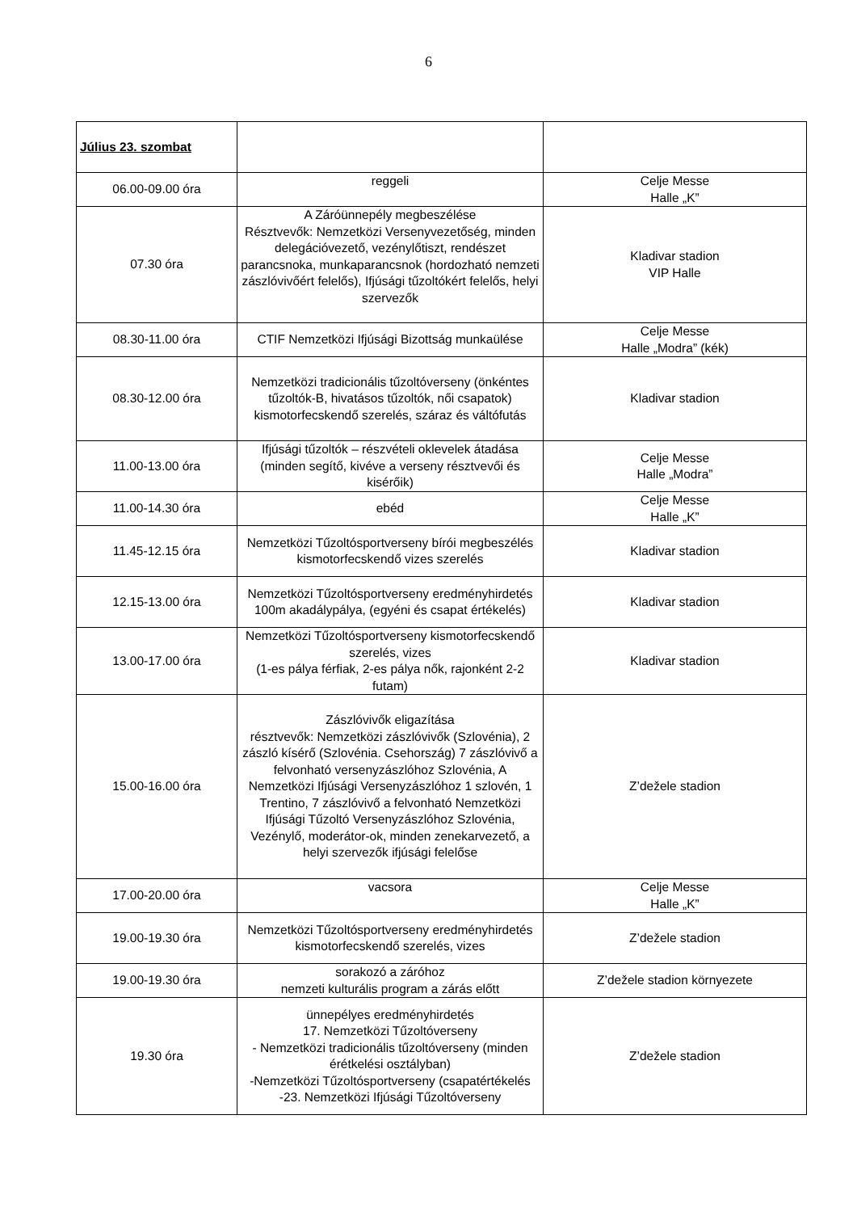6
| Július 23. szombat | | |
| 06.00-09.00 óra | reggeli | Celje Messe Halle „K” |
| 07.30 óra | A Záróünnepély megbeszélése Résztvevők: Nemzetközi Versenyvezetőség, minden delegációvezető, vezénylőtiszt, rendészet parancsnoka, munkaparancsnok (hordozható nemzeti zászlóvivőért felelős), Ifjúsági tűzoltókért felelős, helyi szervezők | Kladivar stadion VIP Halle |
| 08.30-11.00 óra | CTIF Nemzetközi Ifjúsági Bizottság munkaülése | Celje Messe Halle „Modra” (kék) |
| 08.30-12.00 óra | Nemzetközi tradicionális tűzoltóverseny (önkéntes tűzoltók-B, hivatásos tűzoltók, női csapatok) kismotorfecskendő szerelés, száraz és váltófutás | Kladivar stadion |
| 11.00-13.00 óra | Ifjúsági tűzoltók – részvételi oklevelek átadása (minden segítő, kivéve a verseny résztvevői és kisérőik) | Celje Messe Halle „Modra” |
| 11.00-14.30 óra | ebéd | Celje Messe Halle „K” |
| 11.45-12.15 óra | Nemzetközi Tűzoltósportverseny bírói megbeszélés kismotorfecskendő vizes szerelés | Kladivar stadion |
| 12.15-13.00 óra | Nemzetközi Tűzoltósportverseny eredményhirdetés 100m akadálypálya, (egyéni és csapat értékelés) | Kladivar stadion |
| 13.00-17.00 óra | Nemzetközi Tűzoltósportverseny kismotorfecskendő szerelés, vizes (1-es pálya férfiak, 2-es pálya nők, rajonként 2-2 futam) | Kladivar stadion |
| 15.00-16.00 óra | Zászlóvivők eligazítása résztvevők: Nemzetközi zászlóvivők (Szlovénia), 2 zászló kísérő (Szlovénia. Csehország) 7 zászlóvivő a felvonható versenyzászlóhoz Szlovénia, A Nemzetközi Ifjúsági Versenyzászlóhoz 1 szlovén, 1 Trentino, 7 zászlóvivő a felvonható Nemzetközi Ifjúsági Tűzoltó Versenyzászlóhoz Szlovénia, Vezénylő, moderátor-ok, minden zenekarvezető, a helyi szervezők ifjúsági felelőse | Z’dežele stadion |
| 17.00-20.00 óra | vacsora | Celje Messe Halle „K” |
| 19.00-19.30 óra | Nemzetközi Tűzoltósportverseny eredményhirdetés kismotorfecskendő szerelés, vizes | Z’dežele stadion |
| 19.00-19.30 óra | sorakozó a záróhoz nemzeti kulturális program a zárás előtt | Z’dežele stadion környezete |
| 19.30 óra | ünnepélyes eredményhirdetés 17. Nemzetközi Tűzoltóverseny - Nemzetközi tradicionális tűzoltóverseny (minden érétkelési osztályban) -Nemzetközi Tűzoltósportverseny (csapatértékelés -23. Nemzetközi Ifjúsági Tűzoltóverseny | Z’dežele stadion |